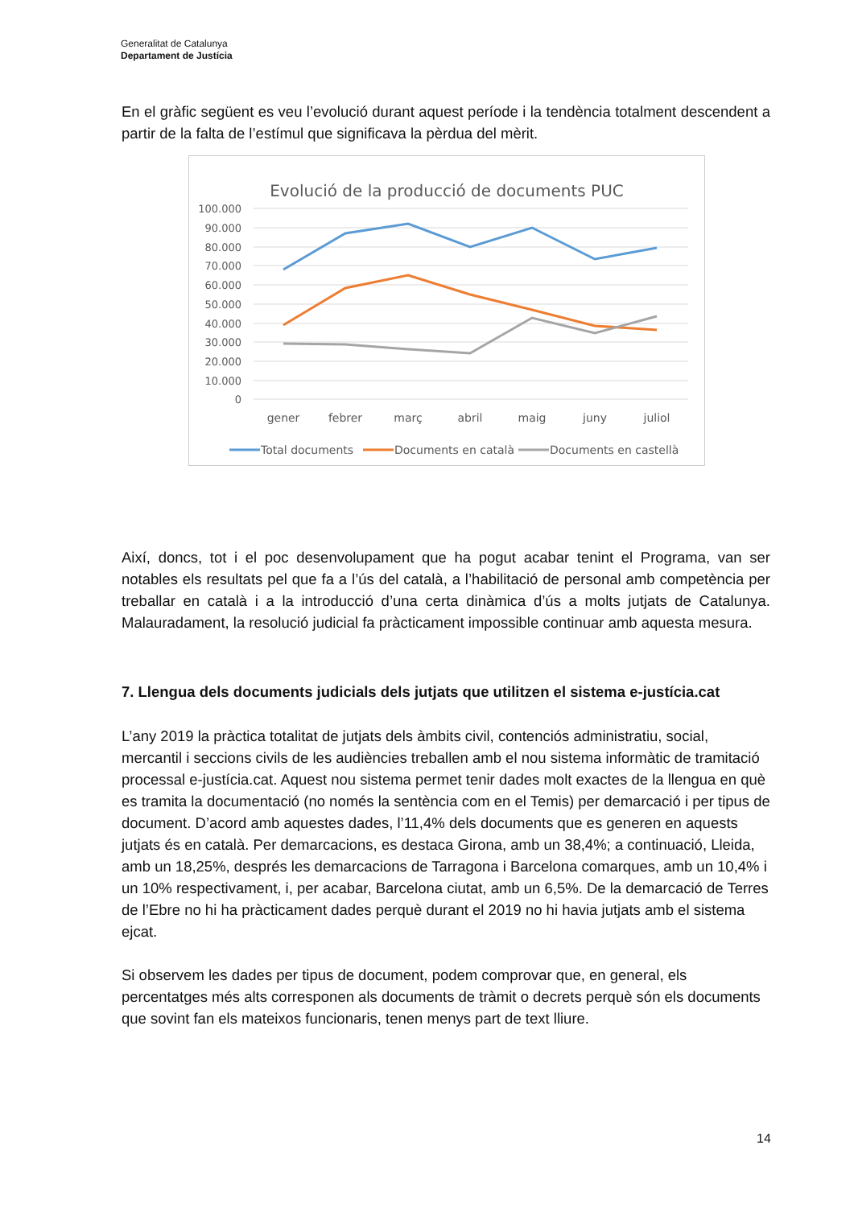Generalitat de Catalunya
Departament de Justícia
En el gràfic següent es veu l’evolució durant aquest període i la tendència totalment descendent a partir de la falta de l’estímul que significava la pèrdua del mèrit.
Evolució de la producció de documents PUC
100.000
90.000
80.000
70.000
60.000
50.000
40.000
30.000
20.000
10.000
0
gener
febrer
març
abril
maig
juny
juliol
Total documents
Documents en català
Documents en castellà
Així, doncs, tot i el poc desenvolupament que ha pogut acabar tenint el Programa, van ser notables els resultats pel que fa a l’ús del català, a l’habilitació de personal amb competència per treballar en català i a la introducció d’una certa dinàmica d’ús a molts jutjats de Catalunya. Malauradament, la resolució judicial fa pràcticament impossible continuar amb aquesta mesura.
7. Llengua dels documents judicials dels jutjats que utilitzen el sistema e-justícia.cat
L’any 2019 la pràctica totalitat de jutjats dels àmbits civil, contenciós administratiu, social, mercantil i seccions civils de les audiències treballen amb el nou sistema informàtic de tramitació processal e-justícia.cat. Aquest nou sistema permet tenir dades molt exactes de la llengua en què es tramita la documentació (no només la sentència com en el Temis) per demarcació i per tipus de document. D’acord amb aquestes dades, l’11,4% dels documents que es generen en aquests jutjats és en català. Per demarcacions, es destaca Girona, amb un 38,4%; a continuació, Lleida, amb un 18,25%, després les demarcacions de Tarragona i Barcelona comarques, amb un 10,4% i un 10% respectivament, i, per acabar, Barcelona ciutat, amb un 6,5%. De la demarcació de Terres de l’Ebre no hi ha pràcticament dades perquè durant el 2019 no hi havia jutjats amb el sistema ejcat.
Si observem les dades per tipus de document, podem comprovar que, en general, els percentatges més alts corresponen als documents de tràmit o decrets perquè són els documents que sovint fan els mateixos funcionaris, tenen menys part de text lliure.
14